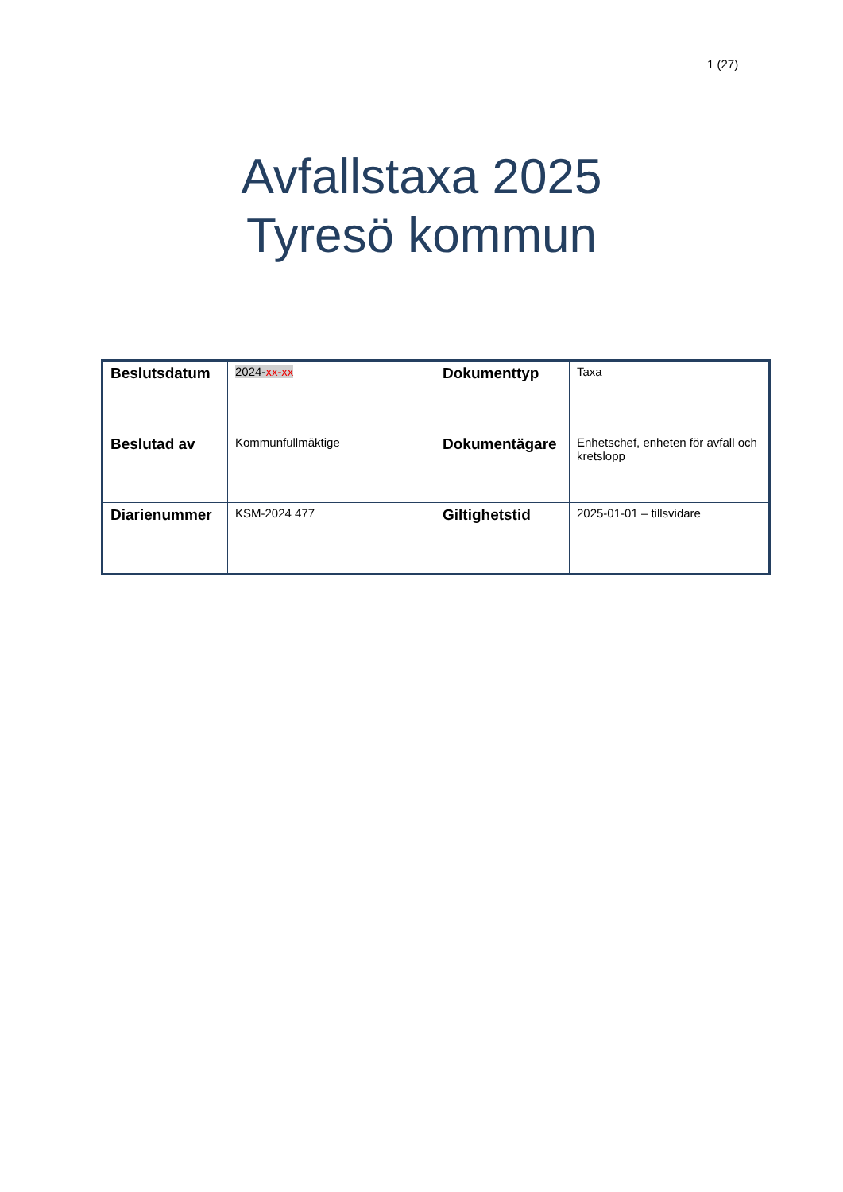1 (27)
Avfallstaxa 2025
Tyresö kommun
| Beslutsdatum | 2024- xx-xx | Dokumenttyp | Taxa |
| Beslutad av | Kommunfullmäktige | Dokumentägare | Enhetschef, enheten för avfall och kretslopp |
| Diarienummer | KSM-2024 477 | Giltighetstid | 2025-01-01 – tillsvidare |